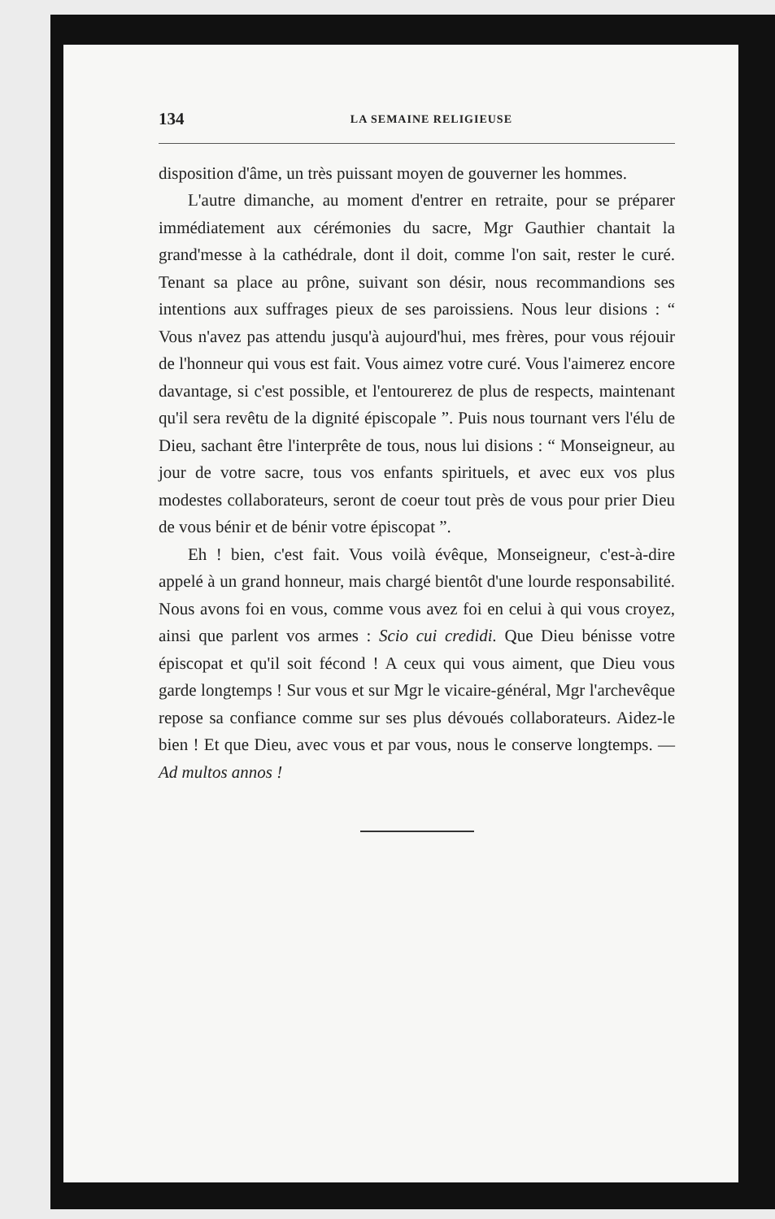134 LA SEMAINE RELIGIEUSE
disposition d'âme, un très puissant moyen de gouverner les hommes.
L'autre dimanche, au moment d'entrer en retraite, pour se préparer immédiatement aux cérémonies du sacre, Mgr Gauthier chantait la grand'messe à la cathédrale, dont il doit, comme l'on sait, rester le curé. Tenant sa place au prône, suivant son désir, nous recommandions ses intentions aux suffrages pieux de ses paroissiens. Nous leur disions : “ Vous n'avez pas attendu jusqu'à aujourd'hui, mes frères, pour vous réjouir de l'honneur qui vous est fait. Vous aimez votre curé. Vous l'aimerez encore davantage, si c'est possible, et l'entourerez de plus de respects, maintenant qu'il sera revêtu de la dignité épiscopale ”. Puis nous tournant vers l'élu de Dieu, sachant être l'interprête de tous, nous lui disions : “ Monseigneur, au jour de votre sacre, tous vos enfants spirituels, et avec eux vos plus modestes collaborateurs, seront de coeur tout près de vous pour prier Dieu de vous bénir et de bénir votre épiscopat ”.
Eh ! bien, c'est fait. Vous voilà évêque, Monseigneur, c'est-à-dire appelé à un grand honneur, mais chargé bientôt d'une lourde responsabilité. Nous avons foi en vous, comme vous avez foi en celui à qui vous croyez, ainsi que parlent vos armes : Scio cui credidi. Que Dieu bénisse votre épiscopat et qu'il soit fécond ! A ceux qui vous aiment, que Dieu vous garde longtemps ! Sur vous et sur Mgr le vicaire-général, Mgr l'archevêque repose sa confiance comme sur ses plus dévoués collaborateurs. Aidez-le bien ! Et que Dieu, avec vous et par vous, nous le conserve longtemps. — Ad multos annos !